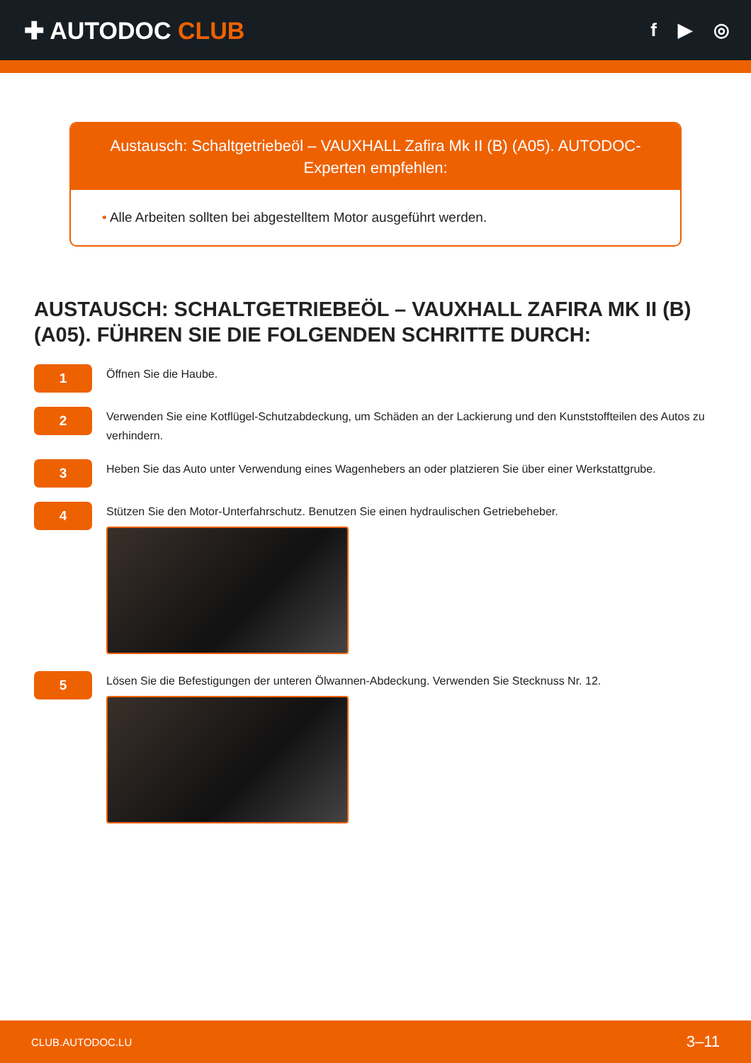✚ AUTODOC CLUB
f ▶ ◎
Austausch: Schaltgetriebeöl – VAUXHALL Zafira Mk II (B) (A05). AUTODOC-Experten empfehlen:
• Alle Arbeiten sollten bei abgestelltem Motor ausgeführt werden.
AUSTAUSCH: SCHALTGETRIEBEÖL – VAUXHALL ZAFIRA MK II (B) (A05). FÜHREN SIE DIE FOLGENDEN SCHRITTE DURCH:
1
Öffnen Sie die Haube.
2
Verwenden Sie eine Kotflügel-Schutzabdeckung, um Schäden an der Lackierung und den Kunststoffteilen des Autos zu verhindern.
3
Heben Sie das Auto unter Verwendung eines Wagenhebers an oder platzieren Sie über einer Werkstattgrube.
4
Stützen Sie den Motor-Unterfahrschutz. Benutzen Sie einen hydraulischen Getriebeheber.
5
Lösen Sie die Befestigungen der unteren Ölwannen-Abdeckung. Verwenden Sie Stecknuss Nr. 12.
CLUB.AUTODOC.LU 3–11